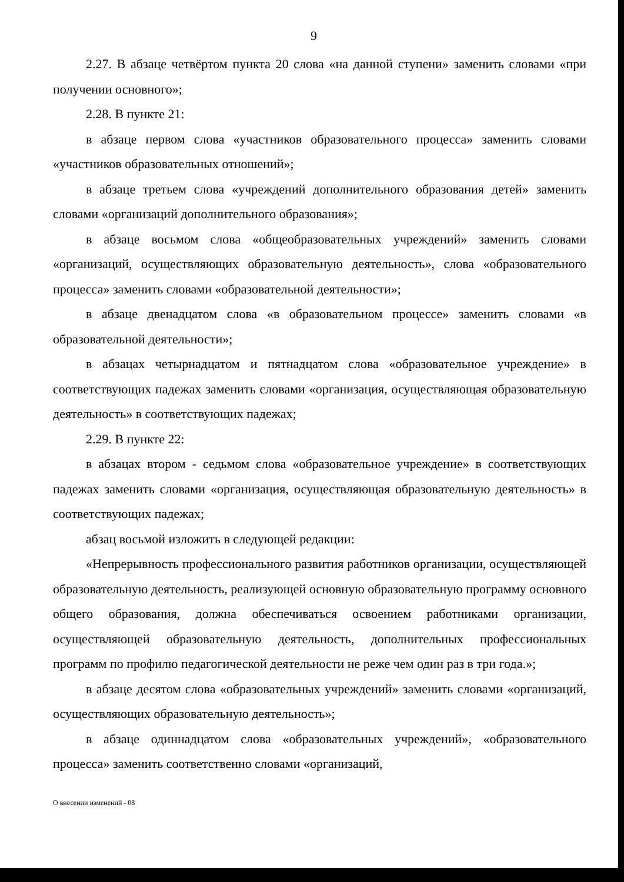9
2.27. В абзаце четвёртом пункта 20 слова «на данной ступени» заменить словами «при получении основного»;
2.28. В пункте 21:
в абзаце первом слова «участников образовательного процесса» заменить словами «участников образовательных отношений»;
в абзаце третьем слова «учреждений дополнительного образования детей» заменить словами «организаций дополнительного образования»;
в абзаце восьмом слова «общеобразовательных учреждений» заменить словами «организаций, осуществляющих образовательную деятельность», слова «образовательного процесса» заменить словами «образовательной деятельности»;
в абзаце двенадцатом слова «в образовательном процессе» заменить словами «в образовательной деятельности»;
в абзацах четырнадцатом и пятнадцатом слова «образовательное учреждение» в соответствующих падежах заменить словами «организация, осуществляющая образовательную деятельность» в соответствующих падежах;
2.29. В пункте 22:
в абзацах втором - седьмом слова «образовательное учреждение» в соответствующих падежах заменить словами «организация, осуществляющая образовательную деятельность» в соответствующих падежах;
абзац восьмой изложить в следующей редакции:
«Непрерывность профессионального развития работников организации, осуществляющей образовательную деятельность, реализующей основную образовательную программу основного общего образования, должна обеспечиваться освоением работниками организации, осуществляющей образовательную деятельность, дополнительных профессиональных программ по профилю педагогической деятельности не реже чем один раз в три года.»;
в абзаце десятом слова «образовательных учреждений» заменить словами «организаций, осуществляющих образовательную деятельность»;
в абзаце одиннадцатом слова «образовательных учреждений», «образовательного процесса» заменить соответственно словами «организаций,
О внесении изменений - 08